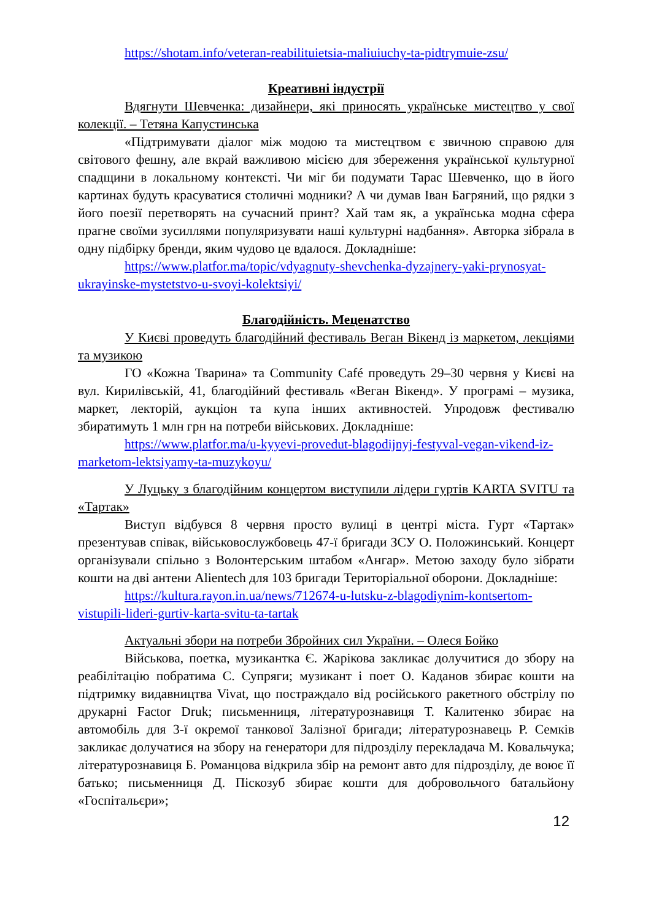https://shotam.info/veteran-reabilituietsia-maliuiuchy-ta-pidtrymuie-zsu/
Креативні індустрії
Вдягнути Шевченка: дизайнери, які приносять українське мистецтво у свої колекції. – Тетяна Капустинська
«Підтримувати діалог між модою та мистецтвом є звичною справою для світового фешну, але вкрай важливою місією для збереження української культурної спадщини в локальному контексті. Чи міг би подумати Тарас Шевченко, що в його картинах будуть красуватися столичні модники? А чи думав Іван Багряний, що рядки з його поезії перетворять на сучасний принт? Хай там як, а українська модна сфера прагне своїми зусиллями популяризувати наші культурні надбання». Авторка зібрала в одну підбірку бренди, яким чудово це вдалося. Докладніше:
https://www.platfor.ma/topic/vdyagnuty-shevchenka-dyzajnery-yaki-prynosyat-ukrayinske-mystetstvo-u-svoyi-kolektsiyi/
Благодійність. Меценатство
У Києві проведуть благодійний фестиваль Веган Вікенд із маркетом, лекціями та музикою
ГО «Кожна Тварина» та Community Café проведуть 29–30 червня у Києві на вул. Кирилівській, 41, благодійний фестиваль «Веган Вікенд». У програмі – музика, маркет, лекторій, аукціон та купа інших активностей. Упродовж фестивалю збиратимуть 1 млн грн на потреби військових. Докладніше:
https://www.platfor.ma/u-kyyevi-provedut-blagodijnyj-festyval-vegan-vikend-iz-marketom-lektsiyamy-ta-muzykoyu/
У Луцьку з благодійним концертом виступили лідери гуртів KARTA SVITU та «Тартак»
Виступ відбувся 8 червня просто вулиці в центрі міста. Гурт «Тартак» презентував співак, військовослужбовець 47-ї бригади ЗСУ О. Положинський. Концерт організували спільно з Волонтерським штабом «Ангар». Метою заходу було зібрати кошти на дві антени Alientech для 103 бригади Територіальної оборони. Докладніше:
https://kultura.rayon.in.ua/news/712674-u-lutsku-z-blagodiynim-kontsertom-vistupili-lideri-gurtiv-karta-svitu-ta-tartak
Актуальні збори на потреби Збройних сил України. – Олеся Бойко
Військова, поетка, музикантка Є. Жарікова закликає долучитися до збору на реабілітацію побратима С. Супряги; музикант і поет О. Каданов збирає кошти на підтримку видавництва Vivat, що постраждало від російського ракетного обстрілу по друкарні Factor Druk; письменниця, літературознавиця Т. Калитенко збирає на автомобіль для 3-ї окремої танкової Залізної бригади; літературознавець Р. Семків закликає долучатися на збору на генератори для підрозділу перекладача М. Ковальчука; літературознавиця Б. Романцова відкрила збір на ремонт авто для підрозділу, де воює її батько; письменниця Д. Піскозуб збирає кошти для добровольчого батальйону «Госпітальєри»;
12